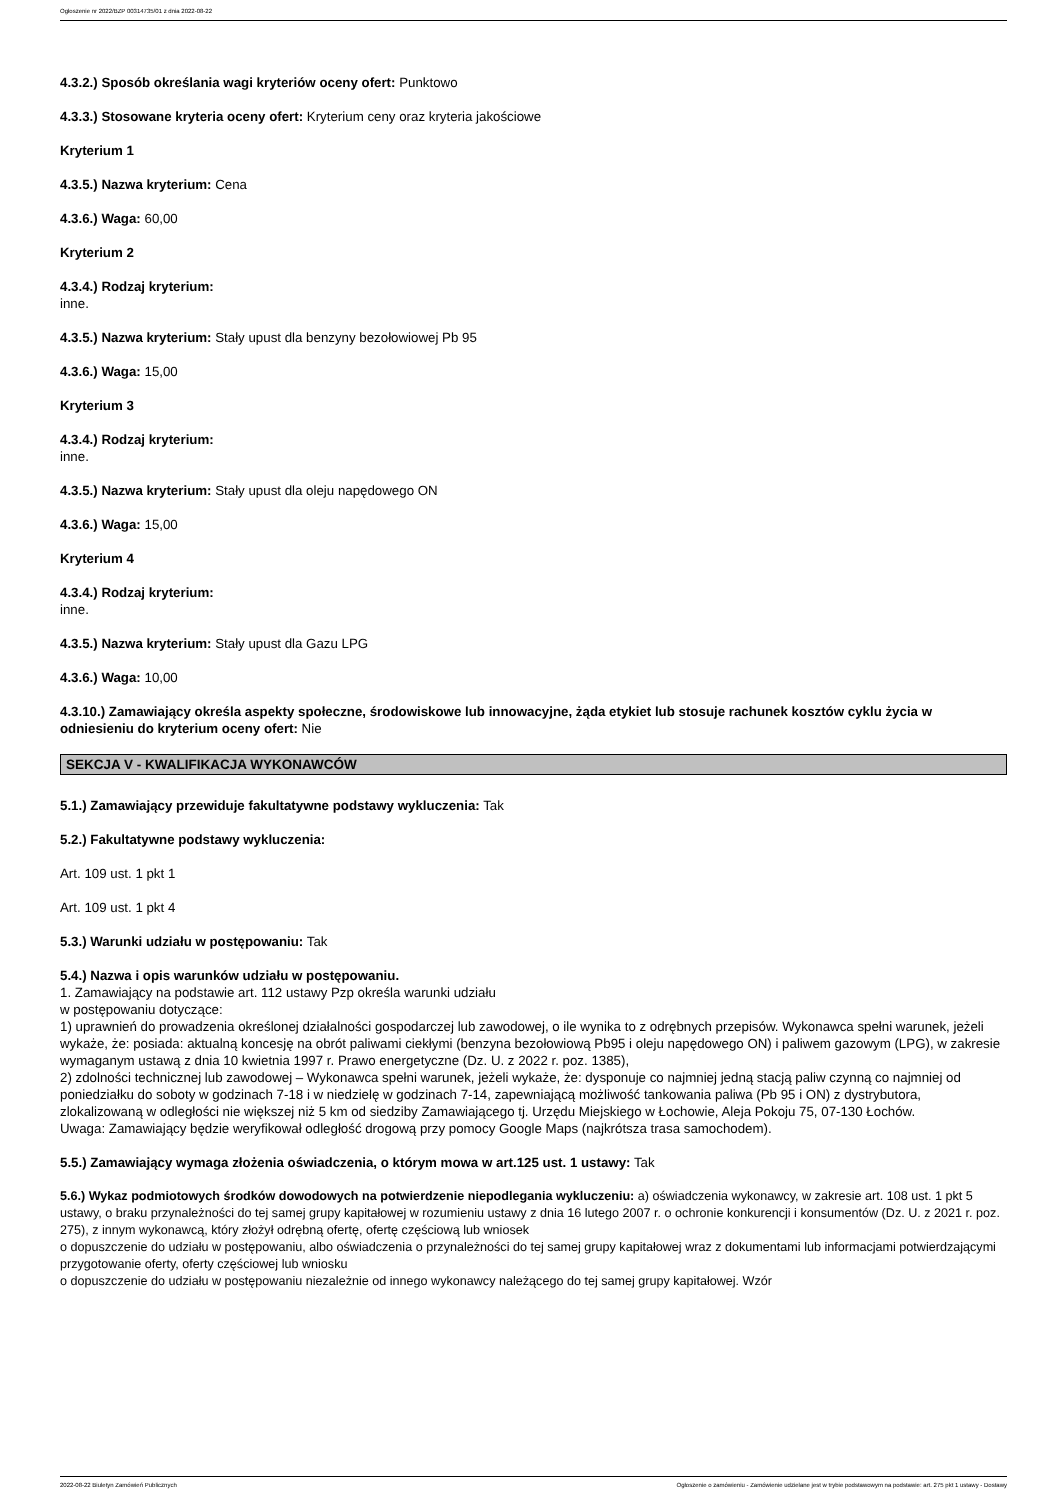Ogłoszenie nr 2022/BZP 00314735/01 z dnia 2022-08-22
4.3.2.) Sposób określania wagi kryteriów oceny ofert: Punktowo
4.3.3.) Stosowane kryteria oceny ofert: Kryterium ceny oraz kryteria jakościowe
Kryterium 1
4.3.5.) Nazwa kryterium: Cena
4.3.6.) Waga: 60,00
Kryterium 2
4.3.4.) Rodzaj kryterium:
inne.
4.3.5.) Nazwa kryterium: Stały upust dla benzyny bezołowiowej Pb 95
4.3.6.) Waga: 15,00
Kryterium 3
4.3.4.) Rodzaj kryterium:
inne.
4.3.5.) Nazwa kryterium: Stały upust dla oleju napędowego ON
4.3.6.) Waga: 15,00
Kryterium 4
4.3.4.) Rodzaj kryterium:
inne.
4.3.5.) Nazwa kryterium: Stały upust dla Gazu LPG
4.3.6.) Waga: 10,00
4.3.10.) Zamawiający określa aspekty społeczne, środowiskowe lub innowacyjne, żąda etykiet lub stosuje rachunek kosztów cyklu życia w odniesieniu do kryterium oceny ofert: Nie
SEKCJA V - KWALIFIKACJA WYKONAWCÓW
5.1.) Zamawiający przewiduje fakultatywne podstawy wykluczenia: Tak
5.2.) Fakultatywne podstawy wykluczenia:
Art. 109 ust. 1 pkt 1
Art. 109 ust. 1 pkt 4
5.3.) Warunki udziału w postępowaniu: Tak
5.4.) Nazwa i opis warunków udziału w postępowaniu.
1. Zamawiający na podstawie art. 112 ustawy Pzp określa warunki udziału
w postępowaniu dotyczące:
1) uprawnień do prowadzenia określonej działalności gospodarczej lub zawodowej, o ile wynika to z odrębnych przepisów. Wykonawca spełni warunek, jeżeli wykaże, że: posiada: aktualną koncesję na obrót paliwami ciekłymi (benzyna bezołowiową Pb95 i oleju napędowego ON) i paliwem gazowym (LPG), w zakresie wymaganym ustawą z dnia 10 kwietnia 1997 r. Prawo energetyczne (Dz. U. z 2022 r. poz. 1385),
2) zdolności technicznej lub zawodowej – Wykonawca spełni warunek, jeżeli wykaże, że: dysponuje co najmniej jedną stacją paliw czynną co najmniej od poniedziałku do soboty w godzinach 7-18 i w niedzielę w godzinach 7-14, zapewniającą możliwość tankowania paliwa (Pb 95 i ON) z dystrybutora, zlokalizowaną w odległości nie większej niż 5 km od siedziby Zamawiającego tj. Urzędu Miejskiego w Łochowie, Aleja Pokoju 75, 07-130 Łochów.
Uwaga: Zamawiający będzie weryfikował odległość drogową przy pomocy Google Maps (najkrótsza trasa samochodem).
5.5.) Zamawiający wymaga złożenia oświadczenia, o którym mowa w art.125 ust. 1 ustawy: Tak
5.6.) Wykaz podmiotowych środków dowodowych na potwierdzenie niepodlegania wykluczeniu: a) oświadczenia wykonawcy, w zakresie art. 108 ust. 1 pkt 5 ustawy, o braku przynależności do tej samej grupy kapitałowej w rozumieniu ustawy z dnia 16 lutego 2007 r. o ochronie konkurencji i konsumentów (Dz. U. z 2021 r. poz. 275), z innym wykonawcą, który złożył odrębną ofertę, ofertę częściową lub wniosek
o dopuszczenie do udziału w postępowaniu, albo oświadczenia o przynależności do tej samej grupy kapitałowej wraz z dokumentami lub informacjami potwierdzającymi przygotowanie oferty, oferty częściowej lub wniosku
o dopuszczenie do udziału w postępowaniu niezależnie od innego wykonawcy należącego do tej samej grupy kapitałowej. Wzór
2022-08-22 Biuletyn Zamówień Publicznych Ogłoszenie o zamówieniu - Zamówienie udzielane jest w trybie podstawowym na podstawie: art. 275 pkt 1 ustawy - Dostawy